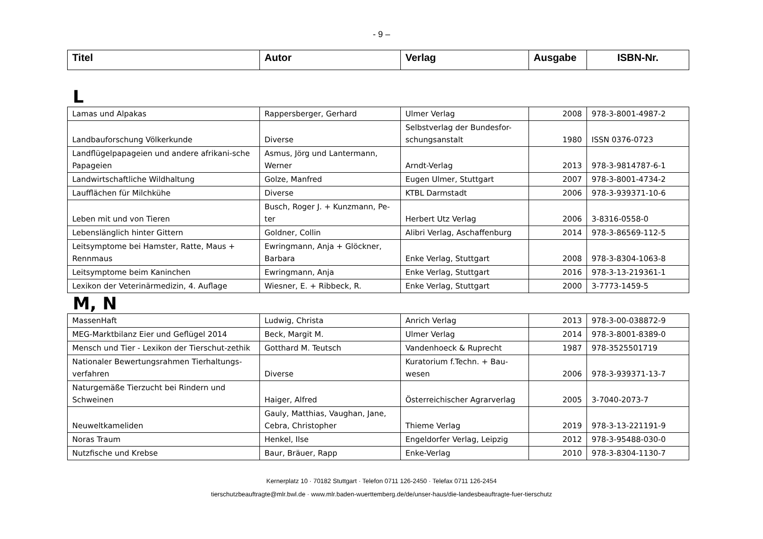- 9 –
| Titel | Autor | Verlag | Ausgabe | ISBN-Nr. |
| --- | --- | --- | --- | --- |
L
| Lamas und Alpakas | Rappersberger, Gerhard | Ulmer Verlag | 2008 | 978-3-8001-4987-2 |
| Landbauforschung Völkerkunde | Diverse | Selbstverlag der Bundesfor-schungsanstalt | 1980 | ISSN 0376-0723 |
| Landflügelpapageien und andere afrikani-sche Papageien | Asmus, Jörg und Lantermann, Werner | Arndt-Verlag | 2013 | 978-3-9814787-6-1 |
| Landwirtschaftliche Wildhaltung | Golze, Manfred | Eugen Ulmer, Stuttgart | 2007 | 978-3-8001-4734-2 |
| Laufflächen für Milchkühe | Diverse | KTBL Darmstadt | 2006 | 978-3-939371-10-6 |
| Leben mit und von Tieren | Busch, Roger J. + Kunzmann, Pe-ter | Herbert Utz Verlag | 2006 | 3-8316-0558-0 |
| Lebenslänglich hinter Gittern | Goldner, Collin | Alibri Verlag, Aschaffenburg | 2014 | 978-3-86569-112-5 |
| Leitsymptome bei Hamster, Ratte, Maus + Rennmaus | Ewringmann, Anja + Glöckner, Barbara | Enke Verlag, Stuttgart | 2008 | 978-3-8304-1063-8 |
| Leitsymptome beim Kaninchen | Ewringmann, Anja | Enke Verlag, Stuttgart | 2016 | 978-3-13-219361-1 |
| Lexikon der Veterinärmedizin, 4. Auflage | Wiesner, E. + Ribbeck, R. | Enke Verlag, Stuttgart | 2000 | 3-7773-1459-5 |
M, N
| MassenHaft | Ludwig, Christa | Anrich Verlag | 2013 | 978-3-00-038872-9 |
| MEG-Marktbilanz Eier und Geflügel 2014 | Beck, Margit M. | Ulmer Verlag | 2014 | 978-3-8001-8389-0 |
| Mensch und Tier - Lexikon der Tierschut-zethik | Gotthard M. Teutsch | Vandenhoeck & Ruprecht | 1987 | 978-3525501719 |
| Nationaler Bewertungsrahmen Tierhaltungs-verfahren | Diverse | Kuratorium f.Techn. + Bau-wesen | 2006 | 978-3-939371-13-7 |
| Naturgemäße Tierzucht bei Rindern und Schweinen | Haiger, Alfred | Österreichischer Agrarverlag | 2005 | 3-7040-2073-7 |
| Neuweltkameliden | Gauly, Matthias, Vaughan, Jane, Cebra, Christopher | Thieme Verlag | 2019 | 978-3-13-221191-9 |
| Noras Traum | Henkel, Ilse | Engeldorfer Verlag, Leipzig | 2012 | 978-3-95488-030-0 |
| Nutzfische und Krebse | Baur, Bräuer, Rapp | Enke-Verlag | 2010 | 978-3-8304-1130-7 |
Kernerplatz 10 · 70182 Stuttgart · Telefon 0711 126-2450 · Telefax 0711 126-2454
tierschutzbeauftragte@mlr.bwl.de · www.mlr.baden-wuerttemberg.de/de/unser-haus/die-landesbeauftragte-fuer-tierschutz